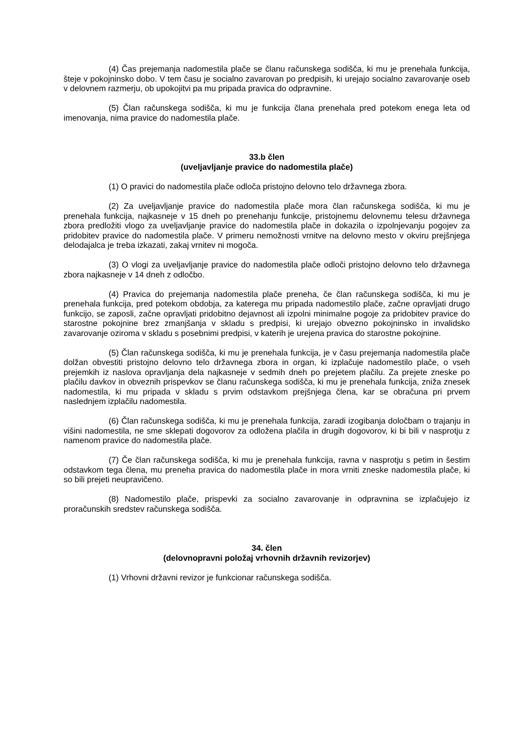(4) Čas prejemanja nadomestila plače se članu računskega sodišča, ki mu je prenehala funkcija, šteje v pokojninsko dobo. V tem času je socialno zavarovan po predpisih, ki urejajo socialno zavarovanje oseb v delovnem razmerju, ob upokojitvi pa mu pripada pravica do odpravnine.
(5) Član računskega sodišča, ki mu je funkcija člana prenehala pred potekom enega leta od imenovanja, nima pravice do nadomestila plače.
33.b člen
(uveljavljanje pravice do nadomestila plače)
(1) O pravici do nadomestila plače odloča pristojno delovno telo državnega zbora.
(2) Za uveljavljanje pravice do nadomestila plače mora član računskega sodišča, ki mu je prenehala funkcija, najkasneje v 15 dneh po prenehanju funkcije, pristojnemu delovnemu telesu državnega zbora predložiti vlogo za uveljavljanje pravice do nadomestila plače in dokazila o izpolnjevanju pogojev za pridobitev pravice do nadomestila plače. V primeru nemožnosti vrnitve na delovno mesto v okviru prejšnjega delodajalca je treba izkazati, zakaj vrnitev ni mogoča.
(3) O vlogi za uveljavljanje pravice do nadomestila plače odloči pristojno delovno telo državnega zbora najkasneje v 14 dneh z odločbo.
(4) Pravica do prejemanja nadomestila plače preneha, če član računskega sodišča, ki mu je prenehala funkcija, pred potekom obdobja, za katerega mu pripada nadomestilo plače, začne opravljati drugo funkcijo, se zaposli, začne opravljati pridobitno dejavnost ali izpolni minimalne pogoje za pridobitev pravice do starostne pokojnine brez zmanjšanja v skladu s predpisi, ki urejajo obvezno pokojninsko in invalidsko zavarovanje oziroma v skladu s posebnimi predpisi, v katerih je urejena pravica do starostne pokojnine.
(5) Član računskega sodišča, ki mu je prenehala funkcija, je v času prejemanja nadomestila plače dolžan obvestiti pristojno delovno telo državnega zbora in organ, ki izplačuje nadomestilo plače, o vseh prejemkih iz naslova opravljanja dela najkasneje v sedmih dneh po prejetem plačilu. Za prejete zneske po plačilu davkov in obveznih prispevkov se članu računskega sodišča, ki mu je prenehala funkcija, zniža znesek nadomestila, ki mu pripada v skladu s prvim odstavkom prejšnjega člena, kar se obračuna pri prvem naslednjem izplačilu nadomestila.
(6) Član računskega sodišča, ki mu je prenehala funkcija, zaradi izogibanja določbam o trajanju in višini nadomestila, ne sme sklepati dogovorov za odložena plačila in drugih dogovorov, ki bi bili v nasprotju z namenom pravice do nadomestila plače.
(7) Če član računskega sodišča, ki mu je prenehala funkcija, ravna v nasprotju s petim in šestim odstavkom tega člena, mu preneha pravica do nadomestila plače in mora vrniti zneske nadomestila plače, ki so bili prejeti neupravičeno.
(8) Nadomestilo plače, prispevki za socialno zavarovanje in odpravnina se izplačujejo iz proračunskih sredstev računskega sodišča.
34. člen
(delovnopravni položaj vrhovnih državnih revizorjev)
(1) Vrhovni državni revizor je funkcionar računskega sodišča.